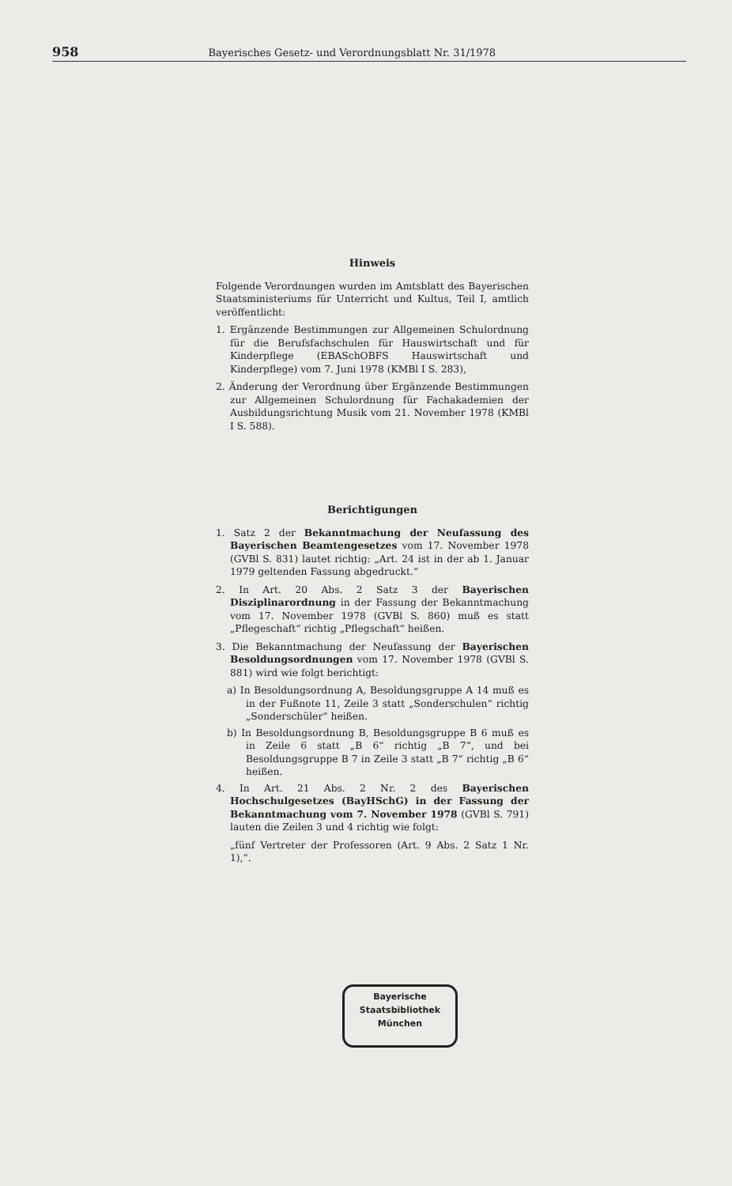958 Bayerisches Gesetz- und Verordnungsblatt Nr. 31/1978
Hinweis
Folgende Verordnungen wurden im Amtsblatt des Bayerischen Staatsministeriums für Unterricht und Kultus, Teil I, amtlich veröffentlicht:
1. Ergänzende Bestimmungen zur Allgemeinen Schulordnung für die Berufsfachschulen für Hauswirtschaft und für Kinderpflege (EBASchOBFS Hauswirtschaft und Kinderpflege) vom 7. Juni 1978 (KMBl I S. 283),
2. Änderung der Verordnung über Ergänzende Bestimmungen zur Allgemeinen Schulordnung für Fachakademien der Ausbildungsrichtung Musik vom 21. November 1978 (KMBl I S. 588).
Berichtigungen
1. Satz 2 der Bekanntmachung der Neufassung des Bayerischen Beamtengesetzes vom 17. November 1978 (GVBl S. 831) lautet richtig: „Art. 24 ist in der ab 1. Januar 1979 geltenden Fassung abgedruckt.“
2. In Art. 20 Abs. 2 Satz 3 der Bayerischen Disziplinarordnung in der Fassung der Bekanntmachung vom 17. November 1978 (GVBl S. 860) muß es statt „Pflegeschaft“ richtig „Pflegschaft“ heißen.
3. Die Bekanntmachung der Neufassung der Bayerischen Besoldungsordnungen vom 17. November 1978 (GVBl S. 881) wird wie folgt berichtigt:
a) In Besoldungsordnung A, Besoldungsgruppe A 14 muß es in der Fußnote 11, Zeile 3 statt „Sonderschulen“ richtig „Sonderschüler“ heißen.
b) In Besoldungsordnung B, Besoldungsgruppe B 6 muß es in Zeile 6 statt „B 6“ richtig „B 7“, und bei Besoldungsgruppe B 7 in Zeile 3 statt „B 7“ richtig „B 6“ heißen.
4. In Art. 21 Abs. 2 Nr. 2 des Bayerischen Hochschulgesetzes (BayHSchG) in der Fassung der Bekanntmachung vom 7. November 1978 (GVBl S. 791) lauten die Zeilen 3 und 4 richtig wie folgt:
„fünf Vertreter der Professoren (Art. 9 Abs. 2 Satz 1 Nr. 1),“.
Bayerische
Staatsbibliothek
München